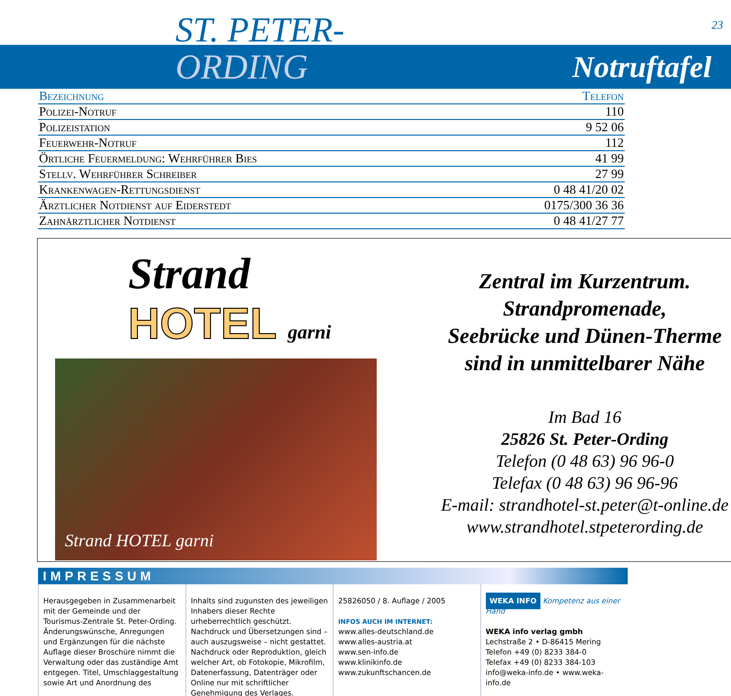ST. PETER- 23
ORDING
Notruftafel
| Bezeichnung | Telefon |
| --- | --- |
| Polizei-Notruf | 110 |
| Polizeistation | 9 52 06 |
| Feuerwehr-Notruf | 112 |
| Örtliche Feuermeldung: Wehrführer Bies | 41 99 |
| Stellv. Wehrführer Schreiber | 27 99 |
| Krankenwagen-Rettungsdienst | 0 48 41/20 02 |
| Ärztlicher Notdienst auf Eiderstedt | 0175/300 36 36 |
| Zahnärztlicher Notdienst | 0 48 41/27 77 |
Strand
HOTEL garni
Strand HOTEL garni
Zentral im Kurzentrum.
Strandpromenade,
Seebrücke und Dünen-Therme
sind in unmittelbarer Nähe
Im Bad 16
25826 St. Peter-Ording
Telefon (0 48 63) 96 96-0
Telefax (0 48 63) 96 96-96
E-mail: strandhotel-st.peter@t-online.de
www.strandhotel.stpeterording.de
IMPRESSUM
Herausgegeben in Zusammenarbeit mit der Gemeinde und der Tourismus-Zentrale St. Peter-Ording.
Änderungswünsche, Anregungen und Ergänzungen für die nächste Auflage dieser Broschüre nimmt die Verwaltung oder das zuständige Amt entgegen. Titel, Umschlaggestaltung sowie Art und Anordnung des
Inhalts sind zugunsten des jeweiligen Inhabers dieser Rechte urheberrechtlich geschützt. Nachdruck und Übersetzungen sind – auch auszugsweise – nicht gestattet. Nachdruck oder Reproduktion, gleich welcher Art, ob Fotokopie, Mikrofilm, Datenerfassung, Datenträger oder Online nur mit schriftlicher Genehmigung des Verlages.
25826050 / 8. Auflage / 2005
INFOS AUCH IM INTERNET:
www.alles-deutschland.de
www.alles-austria.at
www.sen-info.de
www.klinikinfo.de
www.zukunftschancen.de
WEKA INFO Kompetenz aus einer Hand
WEKA info verlag gmbh
Lechstraße 2 • D-86415 Mering
Telefon +49 (0) 8233 384-0
Telefax +49 (0) 8233 384-103
info@weka-info.de • www.weka-info.de